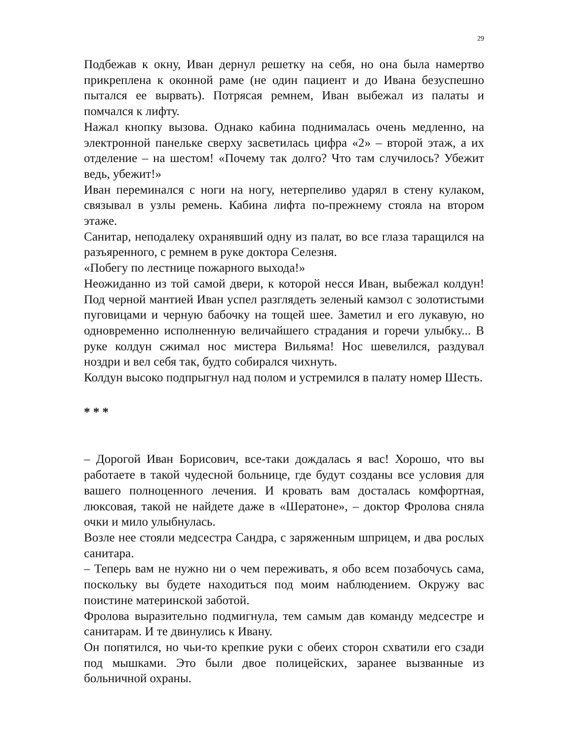29
Подбежав к окну, Иван дернул решетку на себя, но она была намертво прикреплена к оконной раме (не один пациент и до Ивана безуспешно пытался ее вырвать). Потрясая ремнем, Иван выбежал из палаты и помчался к лифту.
Нажал кнопку вызова. Однако кабина поднималась очень медленно, на электронной панельке сверху засветилась цифра «2» – второй этаж, а их отделение – на шестом! «Почему так долго? Что там случилось? Убежит ведь, убежит!»
Иван переминался с ноги на ногу, нетерпеливо ударял в стену кулаком, связывал в узлы ремень. Кабина лифта по-прежнему стояла на втором этаже.
Санитар, неподалеку охранявший одну из палат, во все глаза таращился на разъяренного, с ремнем в руке доктора Селезня.
«Побегу по лестнице пожарного выхода!»
Неожиданно из той самой двери, к которой несся Иван, выбежал колдун! Под черной мантией Иван успел разглядеть зеленый камзол с золотистыми пуговицами и черную бабочку на тощей шее. Заметил и его лукавую, но одновременно исполненную величайшего страдания и горечи улыбку... В руке колдун сжимал нос мистера Вильяма! Нос шевелился, раздувал ноздри и вел себя так, будто собирался чихнуть.
Колдун высоко подпрыгнул над полом и устремился в палату номер Шесть.
* * *
– Дорогой Иван Борисович, все-таки дождалась я вас! Хорошо, что вы работаете в такой чудесной больнице, где будут созданы все условия для вашего полноценного лечения. И кровать вам досталась комфортная, люксовая, такой не найдете даже в «Шератоне», – доктор Фролова сняла очки и мило улыбнулась.
Возле нее стояли медсестра Сандра, с заряженным шприцем, и два рослых санитара.
– Теперь вам не нужно ни о чем переживать, я обо всем позабочусь сама, поскольку вы будете находиться под моим наблюдением. Окружу вас поистине материнской заботой.
Фролова выразительно подмигнула, тем самым дав команду медсестре и санитарам. И те двинулись к Ивану.
Он попятился, но чьи-то крепкие руки с обеих сторон схватили его сзади под мышками. Это были двое полицейских, заранее вызванные из больничной охраны.